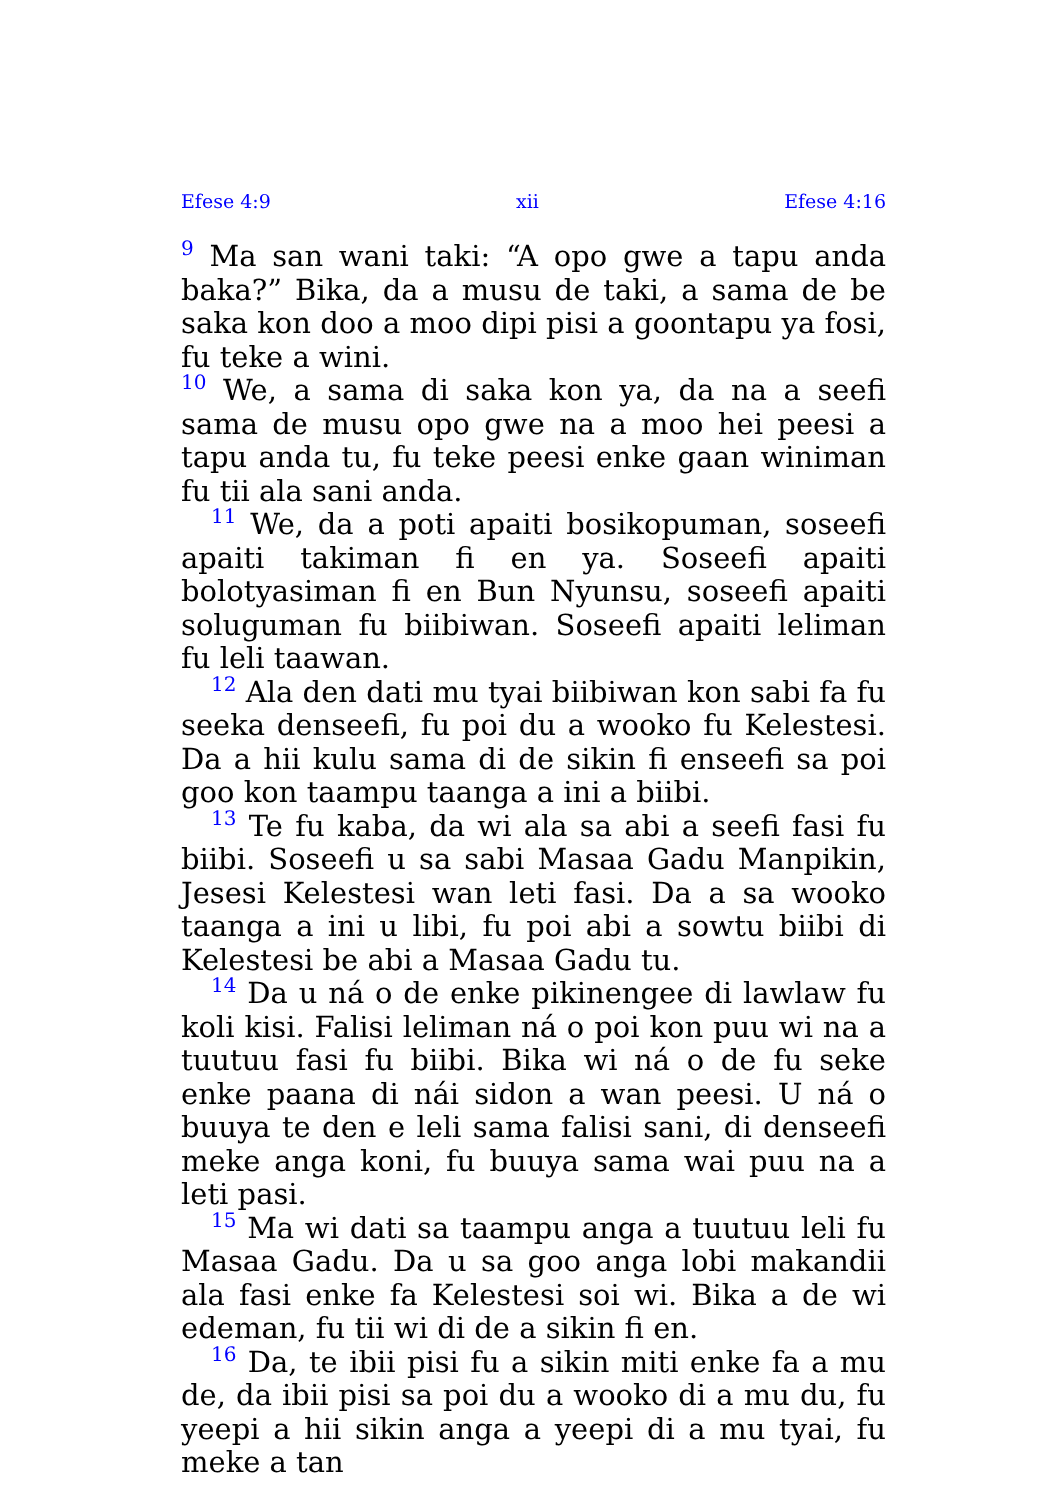Efese 4:9 xii Efese 4:16
<sup>9</sup> Ma san wani taki: “A opo gwe a tapu anda baka?” Bika, da a musu de taki, a sama de be saka kon doo a moo dipi pisi a goontapu ya fosi, fu teke a wini.
<sup>10</sup> We, a sama di saka kon ya, da na a seefi sama de musu opo gwe na a moo hei peesi a tapu anda tu, fu teke peesi enke gaan winiman fu tii ala sani anda.
<sup>11</sup> We, da a poti apaiti bosikopuman, soseefi apaiti takiman fi en ya. Soseefi apaiti bolotyasiman fi en Bun Nyunsu, soseefi apaiti soluguman fu biibiwan. Soseefi apaiti leliman fu leli taawan.
<sup>12</sup> Ala den dati mu tyai biibiwan kon sabi fa fu seeka denseefi, fu poi du a wooko fu Kelestesi. Da a hii kulu sama di de sikin fi enseefi sa poi goo kon taampu taanga a ini a biibi.
<sup>13</sup> Te fu kaba, da wi ala sa abi a seefi fasi fu biibi. Soseefi u sa sabi Masaa Gadu Manpikin, Jesesi Kelestesi wan leti fasi. Da a sa wooko taanga a ini u libi, fu poi abi a sowtu biibi di Kelestesi be abi a Masaa Gadu tu.
<sup>14</sup> Da u ná o de enke pikinengee di lawlaw fu koli kisi. Falisi leliman ná o poi kon puu wi na a tuutuu fasi fu biibi. Bika wi ná o de fu seke enke paana di nái sidon a wan peesi. U ná o buuya te den e leli sama falisi sani, di denseefi meke anga koni, fu buuya sama wai puu na a leti pasi.
<sup>15</sup> Ma wi dati sa taampu anga a tuutuu leli fu Masaa Gadu. Da u sa goo anga lobi makandii ala fasi enke fa Kelestesi soi wi. Bika a de wi edeman, fu tii wi di de a sikin fi en.
<sup>16</sup> Da, te ibii pisi fu a sikin miti enke fa a mu de, da ibii pisi sa poi du a wooko di a mu du, fu yeepi a hii sikin anga a yeepi di a mu tyai, fu meke a tan